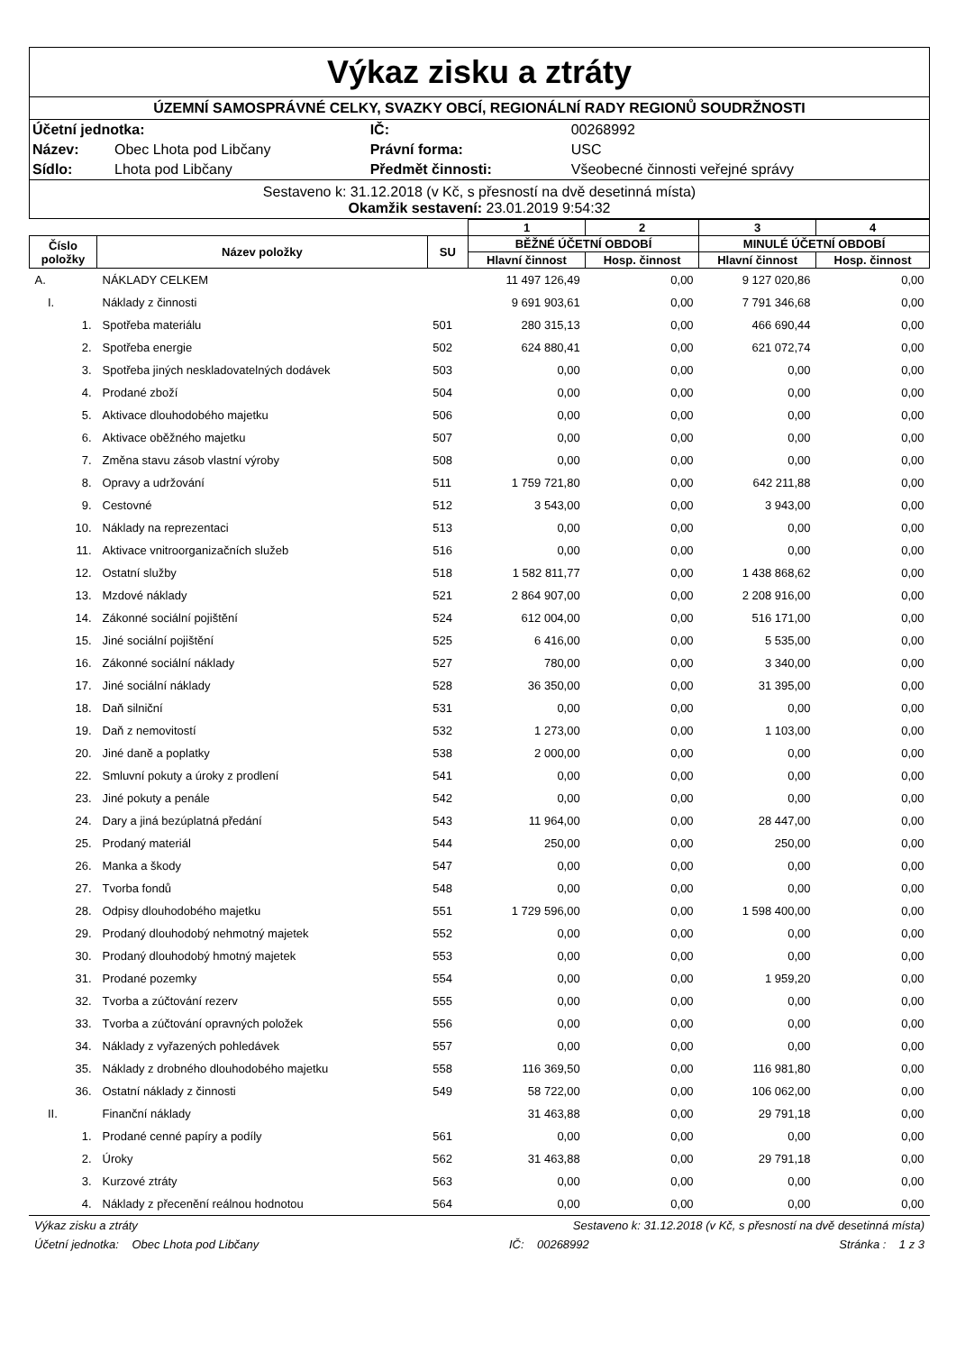Výkaz zisku a ztráty
ÚZEMNÍ SAMOSPRÁVNÉ CELKY, SVAZKY OBCÍ, REGIONÁLNÍ RADY REGIONŮ SOUDRŽNOSTI
| Účetní jednotka: | | IČ: | 00268992 |
| Název: | Obec Lhota pod Libčany | Právní forma: | USC |
| Sídlo: | Lhota pod Libčany | Předmět činnosti: | Všeobecné činnosti veřejné správy |
Sestaveno k: 31.12.2018 (v Kč, s přesností na dvě desetinná místa)
Okamžik sestavení: 23.01.2019 9:54:32
| | | | 1 | 2 | 3 | 4 |
| --- | --- | --- | --- | --- | --- | --- |
| Číslo položky | Název položky | SU | BĚŽNÉ ÚČETNÍ OBDOBÍ | | MINULÉ ÚČETNÍ OBDOBÍ | |
| | | | Hlavní činnost | Hosp. činnost | Hlavní činnost | Hosp. činnost |
| A. | NÁKLADY CELKEM | | 11 497 126,49 | 0,00 | 9 127 020,86 | 0,00 |
| I. | Náklady z činnosti | | 9 691 903,61 | 0,00 | 7 791 346,68 | 0,00 |
| 1. | Spotřeba materiálu | 501 | 280 315,13 | 0,00 | 466 690,44 | 0,00 |
| 2. | Spotřeba energie | 502 | 624 880,41 | 0,00 | 621 072,74 | 0,00 |
| 3. | Spotřeba jiných neskladovatelných dodávek | 503 | 0,00 | 0,00 | 0,00 | 0,00 |
| 4. | Prodané zboží | 504 | 0,00 | 0,00 | 0,00 | 0,00 |
| 5. | Aktivace dlouhodobého majetku | 506 | 0,00 | 0,00 | 0,00 | 0,00 |
| 6. | Aktivace oběžného majetku | 507 | 0,00 | 0,00 | 0,00 | 0,00 |
| 7. | Změna stavu zásob vlastní výroby | 508 | 0,00 | 0,00 | 0,00 | 0,00 |
| 8. | Opravy a udržování | 511 | 1 759 721,80 | 0,00 | 642 211,88 | 0,00 |
| 9. | Cestovné | 512 | 3 543,00 | 0,00 | 3 943,00 | 0,00 |
| 10. | Náklady na reprezentaci | 513 | 0,00 | 0,00 | 0,00 | 0,00 |
| 11. | Aktivace vnitroorganizačních služeb | 516 | 0,00 | 0,00 | 0,00 | 0,00 |
| 12. | Ostatní služby | 518 | 1 582 811,77 | 0,00 | 1 438 868,62 | 0,00 |
| 13. | Mzdové náklady | 521 | 2 864 907,00 | 0,00 | 2 208 916,00 | 0,00 |
| 14. | Zákonné sociální pojištění | 524 | 612 004,00 | 0,00 | 516 171,00 | 0,00 |
| 15. | Jiné sociální pojištění | 525 | 6 416,00 | 0,00 | 5 535,00 | 0,00 |
| 16. | Zákonné sociální náklady | 527 | 780,00 | 0,00 | 3 340,00 | 0,00 |
| 17. | Jiné sociální náklady | 528 | 36 350,00 | 0,00 | 31 395,00 | 0,00 |
| 18. | Daň silniční | 531 | 0,00 | 0,00 | 0,00 | 0,00 |
| 19. | Daň z nemovitostí | 532 | 1 273,00 | 0,00 | 1 103,00 | 0,00 |
| 20. | Jiné daně a poplatky | 538 | 2 000,00 | 0,00 | 0,00 | 0,00 |
| 22. | Smluvní pokuty a úroky z prodlení | 541 | 0,00 | 0,00 | 0,00 | 0,00 |
| 23. | Jiné pokuty a penále | 542 | 0,00 | 0,00 | 0,00 | 0,00 |
| 24. | Dary a jiná bezúplatná předání | 543 | 11 964,00 | 0,00 | 28 447,00 | 0,00 |
| 25. | Prodaný materiál | 544 | 250,00 | 0,00 | 250,00 | 0,00 |
| 26. | Manka a škody | 547 | 0,00 | 0,00 | 0,00 | 0,00 |
| 27. | Tvorba fondů | 548 | 0,00 | 0,00 | 0,00 | 0,00 |
| 28. | Odpisy dlouhodobého majetku | 551 | 1 729 596,00 | 0,00 | 1 598 400,00 | 0,00 |
| 29. | Prodaný dlouhodobý nehmotný majetek | 552 | 0,00 | 0,00 | 0,00 | 0,00 |
| 30. | Prodaný dlouhodobý hmotný majetek | 553 | 0,00 | 0,00 | 0,00 | 0,00 |
| 31. | Prodané pozemky | 554 | 0,00 | 0,00 | 1 959,20 | 0,00 |
| 32. | Tvorba a zúčtování rezerv | 555 | 0,00 | 0,00 | 0,00 | 0,00 |
| 33. | Tvorba a zúčtování opravných položek | 556 | 0,00 | 0,00 | 0,00 | 0,00 |
| 34. | Náklady z vyřazených pohledávek | 557 | 0,00 | 0,00 | 0,00 | 0,00 |
| 35. | Náklady z drobného dlouhodobého majetku | 558 | 116 369,50 | 0,00 | 116 981,80 | 0,00 |
| 36. | Ostatní náklady z činnosti | 549 | 58 722,00 | 0,00 | 106 062,00 | 0,00 |
| II. | Finanční náklady | | 31 463,88 | 0,00 | 29 791,18 | 0,00 |
| 1. | Prodané cenné papíry a podíly | 561 | 0,00 | 0,00 | 0,00 | 0,00 |
| 2. | Úroky | 562 | 31 463,88 | 0,00 | 29 791,18 | 0,00 |
| 3. | Kurzové ztráty | 563 | 0,00 | 0,00 | 0,00 | 0,00 |
| 4. | Náklady z přecenění reálnou hodnotou | 564 | 0,00 | 0,00 | 0,00 | 0,00 |
Výkaz zisku a ztráty Sestaveno k: 31.12.2018 (v Kč, s přesností na dvě desetinná místa)
Účetní jednotka: Obec Lhota pod Libčany IČ: 00268992 Stránka : 1 z 3